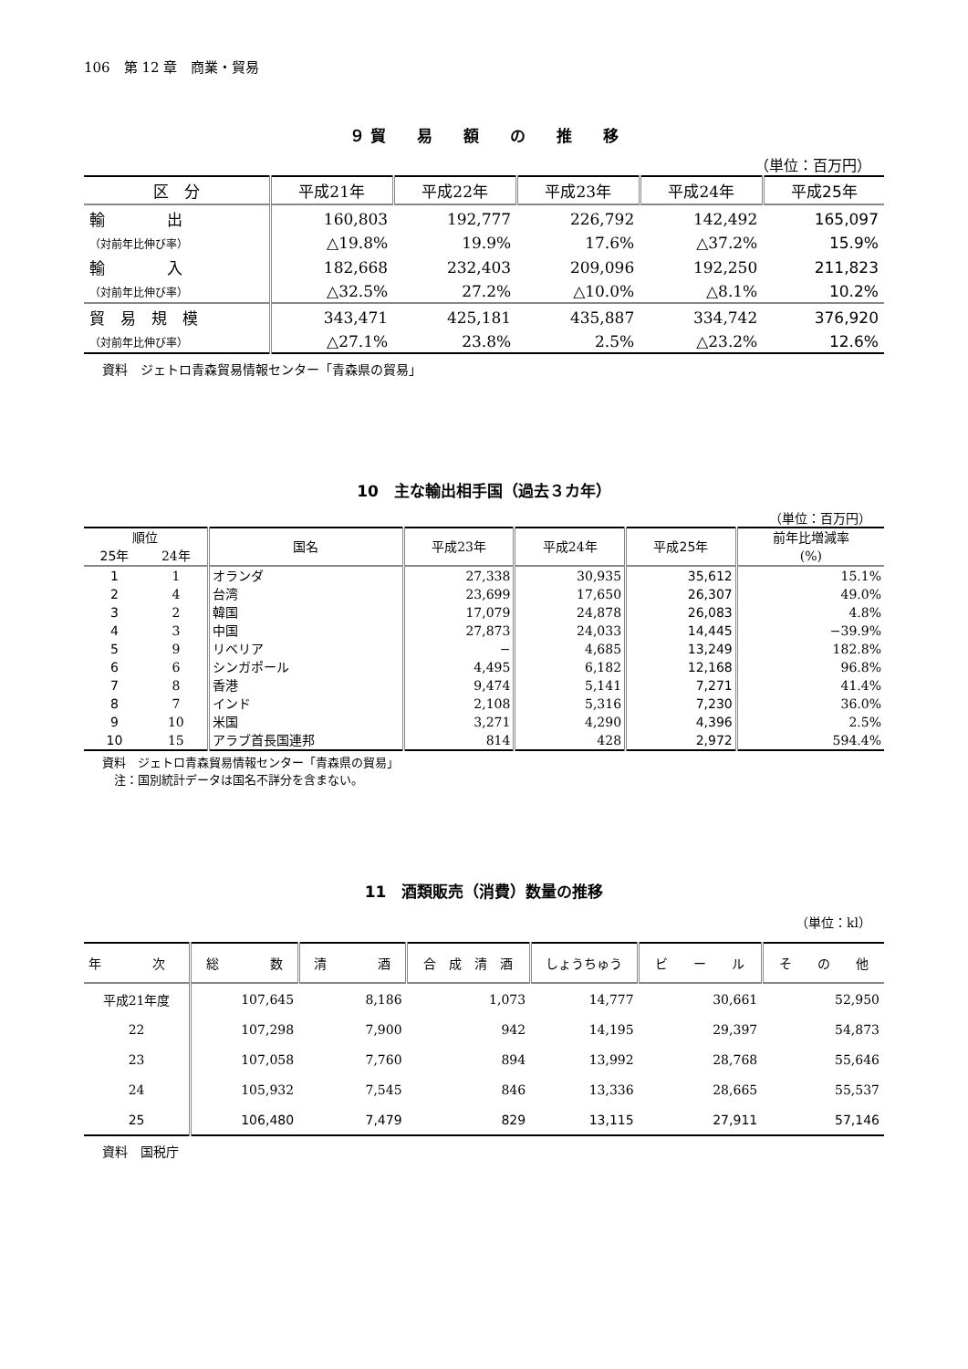106　第 12 章　商業・貿易
９ 貿　　易　　額　　の　　推　　移
（単位：百万円）
| 区 分 | 平成21年 | 平成22年 | 平成23年 | 平成24年 | 平成25年 |
| --- | --- | --- | --- | --- | --- |
| 輸 出 | 160,803 | 192,777 | 226,792 | 142,492 | 165,097 |
| （対前年比伸び率） | △19.8% | 19.9% | 17.6% | △37.2% | 15.9% |
| 輸 入 | 182,668 | 232,403 | 209,096 | 192,250 | 211,823 |
| （対前年比伸び率） | △32.5% | 27.2% | △10.0% | △8.1% | 10.2% |
| 貿 易 規 模 | 343,471 | 425,181 | 435,887 | 334,742 | 376,920 |
| （対前年比伸び率） | △27.1% | 23.8% | 2.5% | △23.2% | 12.6% |
資料　ジェトロ青森貿易情報センター「青森県の貿易」
10　主な輸出相手国（過去３カ年）
（単位：百万円）
| 順位 | | 国名 | 平成23年 | 平成24年 | 平成25年 | 前年比増減率 (%) |
| --- | --- | --- | --- | --- | --- | --- |
| 25年 | 24年 | | | | | |
| 1 | 1 | オランダ | 27,338 | 30,935 | 35,612 | 15.1% |
| 2 | 4 | 台湾 | 23,699 | 17,650 | 26,307 | 49.0% |
| 3 | 2 | 韓国 | 17,079 | 24,878 | 26,083 | 4.8% |
| 4 | 3 | 中国 | 27,873 | 24,033 | 14,445 | −39.9% |
| 5 | 9 | リベリア | − | 4,685 | 13,249 | 182.8% |
| 6 | 6 | シンガポール | 4,495 | 6,182 | 12,168 | 96.8% |
| 7 | 8 | 香港 | 9,474 | 5,141 | 7,271 | 41.4% |
| 8 | 7 | インド | 2,108 | 5,316 | 7,230 | 36.0% |
| 9 | 10 | 米国 | 3,271 | 4,290 | 4,396 | 2.5% |
| 10 | 15 | アラブ首長国連邦 | 814 | 428 | 2,972 | 594.4% |
資料　ジェトロ青森貿易情報センター「青森県の貿易」
　注：国別統計データは国名不詳分を含まない。
11　酒類販売（消費）数量の推移
（単位：kl）
| 年 次 | 総 数 | 清 酒 | 合 成 清 酒 | しょうちゅう | ビ ー ル | そ の 他 |
| --- | --- | --- | --- | --- | --- | --- |
| 平成21年度 | 107,645 | 8,186 | 1,073 | 14,777 | 30,661 | 52,950 |
| 22 | 107,298 | 7,900 | 942 | 14,195 | 29,397 | 54,873 |
| 23 | 107,058 | 7,760 | 894 | 13,992 | 28,768 | 55,646 |
| 24 | 105,932 | 7,545 | 846 | 13,336 | 28,665 | 55,537 |
| 25 | 106,480 | 7,479 | 829 | 13,115 | 27,911 | 57,146 |
資料　国税庁